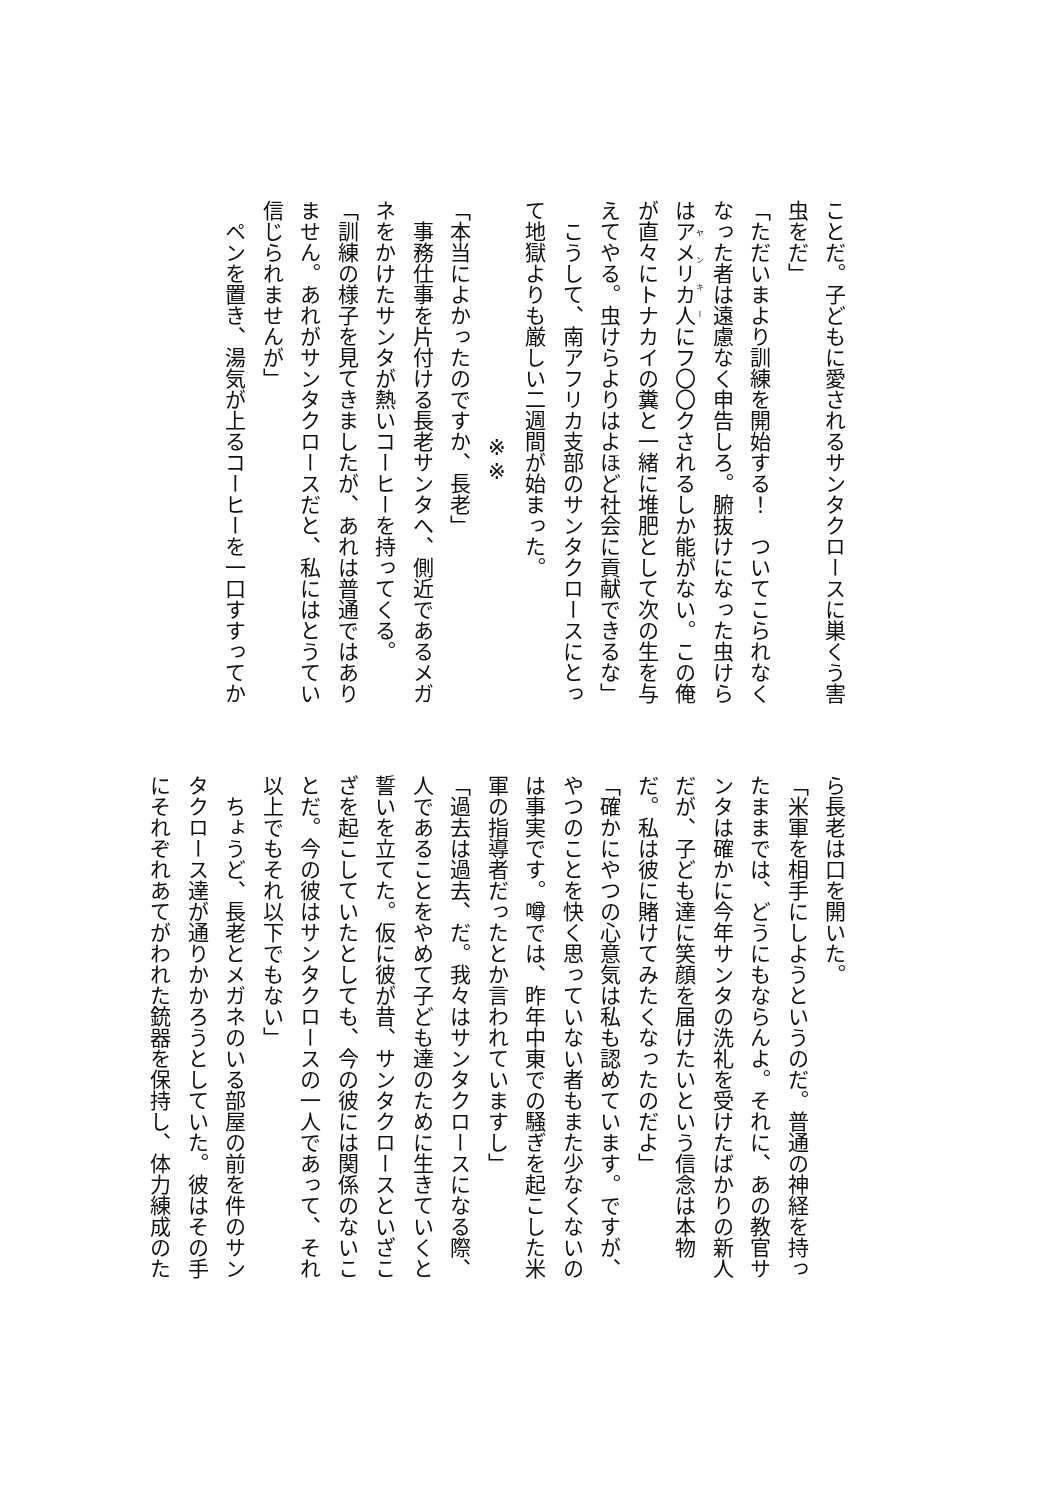ことだ。子どもに愛されるサンタクロースに巣くう害虫をだ」
「ただいまより訓練を開始する！　ついてこられなくなった者は遠慮なく申告しろ。腑抜けになった虫けらはアメリカ人にフ〇〇クされるしか能がない。この俺が直々にトナカイの糞と一緒に堆肥として次の生を与えてやる。虫けらよりはよほど社会に貢献できるな」
　こうして、南アフリカ支部のサンタクロースにとって地獄よりも厳しい二週間が始まった。
※※
「本当によかったのですか、長老」
　事務仕事を片付ける長老サンタへ、側近であるメガネをかけたサンタが熱いコーヒーを持ってくる。
「訓練の様子を見てきましたが、あれは普通ではありません。あれがサンタクロースだと、私にはとうてい信じられませんが」
　ペンを置き、湯気が上るコーヒーを一口すすってか
ら長老は口を開いた。
「米軍を相手にしようというのだ。普通の神経を持ったままでは、どうにもならんよ。それに、あの教官サンタは確かに今年サンタの洗礼を受けたばかりの新人だが、子ども達に笑顔を届けたいという信念は本物だ。私は彼に賭けてみたくなったのだよ」
「確かにやつの心意気は私も認めています。ですが、やつのことを快く思っていない者もまた少なくないのは事実です。噂では、昨年中東での騒ぎを起こした米軍の指導者だったとか言われていますし」
「過去は過去、だ。我々はサンタクロースになる際、人であることをやめて子ども達のために生きていくと誓いを立てた。仮に彼が昔、サンタクロースといざこざを起こしていたとしても、今の彼には関係のないことだ。今の彼はサンタクロースの一人であって、それ以上でもそれ以下でもない」
　ちょうど、長老とメガネのいる部屋の前を件のサンタクロース達が通りかかろうとしていた。彼はその手にそれぞれあてがわれた銃器を保持し、体力練成のた